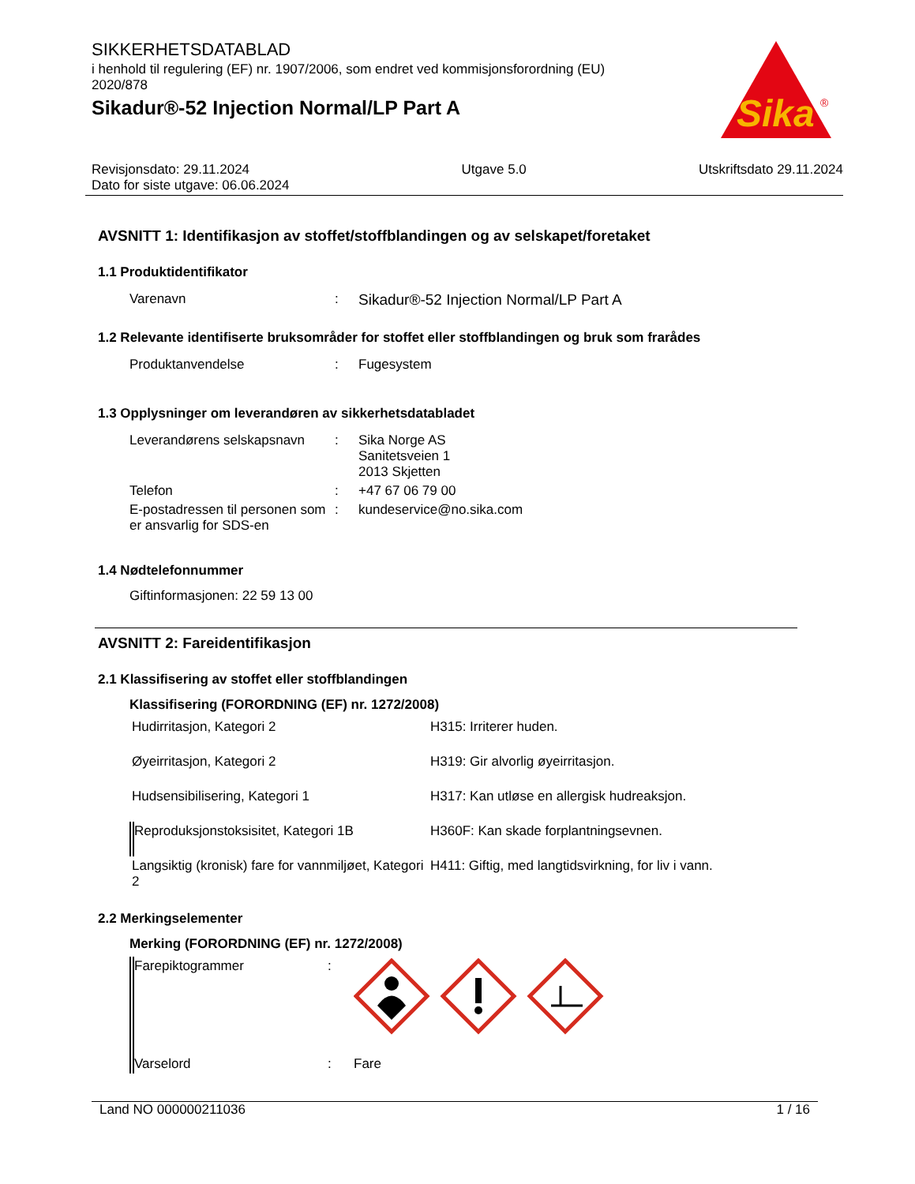SIKKERHETSDATABLAD
i henhold til regulering (EF) nr. 1907/2006, som endret ved kommisjonsforordning (EU) 2020/878
Sikadur®-52 Injection Normal/LP Part A
Sika
®
Revisjonsdato: 29.11.2024
Dato for siste utgave: 06.06.2024
Utgave 5.0 Utskriftsdato 29.11.2024
AVSNITT 1: Identifikasjon av stoffet/stoffblandingen og av selskapet/foretaket
1.1 Produktidentifikator
| Varenavn | : | Sikadur®-52 Injection Normal/LP Part A |
1.2 Relevante identifiserte bruksområder for stoffet eller stoffblandingen og bruk som frarådes
| Produktanvendelse | : | Fugesystem |
1.3 Opplysninger om leverandøren av sikkerhetsdatabladet
| Leverandørens selskapsnavn | : | Sika Norge AS Sanitetsveien 1 2013 Skjetten |
| Telefon | : | +47 67 06 79 00 |
| E-postadressen til personen som er ansvarlig for SDS-en | : | kundeservice@no.sika.com |
1.4 Nødtelefonnummer
Giftinformasjonen: 22 59 13 00
AVSNITT 2: Fareidentifikasjon
2.1 Klassifisering av stoffet eller stoffblandingen
Klassifisering (FORORDNING (EF) nr. 1272/2008)
| Hudirritasjon, Kategori 2 | H315: Irriterer huden. |
| Øyeirritasjon, Kategori 2 | H319: Gir alvorlig øyeirritasjon. |
| Hudsensibilisering, Kategori 1 | H317: Kan utløse en allergisk hudreaksjon. |
| Reproduksjonstoksisitet, Kategori 1B | H360F: Kan skade forplantningsevnen. |
| Langsiktig (kronisk) fare for vannmiljøet, Kategori 2 | H411: Giftig, med langtidsvirkning, for liv i vann. |
2.2 Merkingselementer
Merking (FORORDNING (EF) nr. 1272/2008)
| Farepiktogrammer | : | |
| Varselord | : | Fare |
Land NO 000000211036 1 / 16